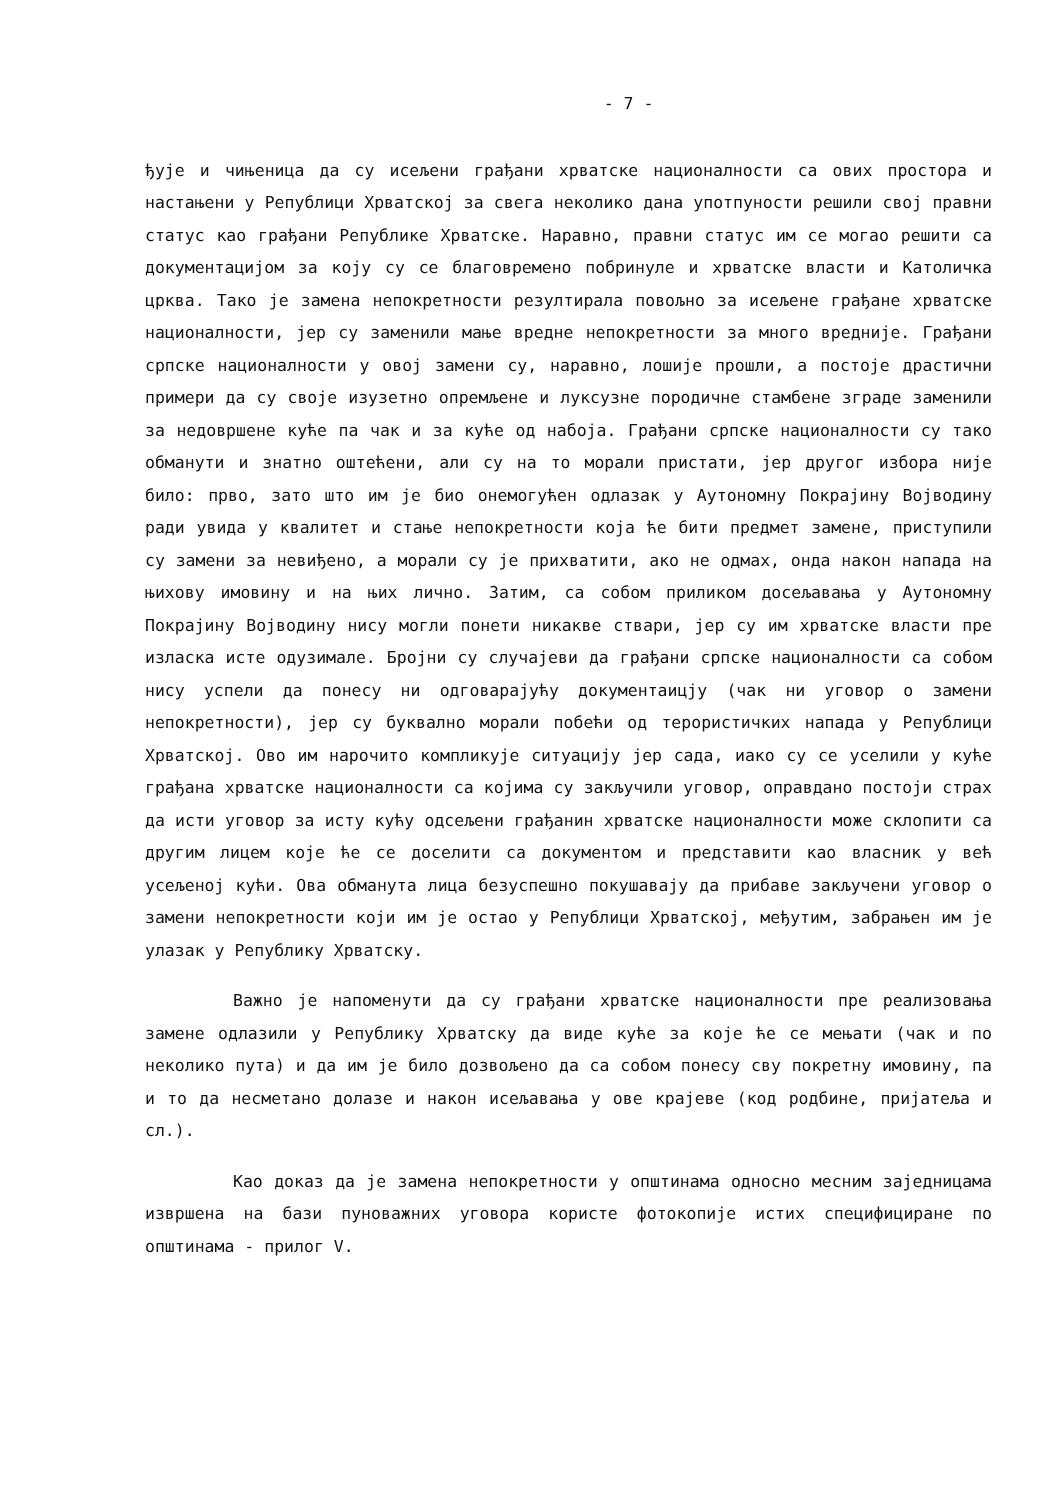- 7 -
ђује и чињеница да су исељени грађани хрватске националности са ових простора и настањени у Републици Хрватској за свега неколико дана употпуности решили свој правни статус као грађани Републике Хрватске. Наравно, правни статус им се могао решити са документацијом за коју су се благовремено побринуле и хрватске власти и Католичка црква. Тако је замена непокретности резултирала повољно за исељене грађане хрватске националности, јер су заменили мање вредне непокретности за много вредније. Грађани српске националности у овој замени су, наравно, лошије прошли, а постоје драстични примери да су своје изузетно опремљене и луксузне породичне стамбене зграде заменили за недовршене куће па чак и за куће од набоја. Грађани српске националности су тако обманути и знатно оштећени, али су на то морали пристати, јер другог избора није било: прво, зато што им је био онемогућен одлазак у Аутономну Покрајину Војводину ради увида у квалитет и стање непокретности која ће бити предмет замене, приступили су замени за невиђено, а морали су је прихватити, ако не одмах, онда након напада на њихову имовину и на њих лично. Затим, са собом приликом досељавања у Аутономну Покрајину Војводину нису могли понети никакве ствари, јер су им хрватске власти пре изласка исте одузимале. Бројни су случајеви да грађани српске националности са собом нису успели да понесу ни одговарајућу документаицју (чак ни уговор о замени непокретности), јер су буквално морали побећи од терористичких напада у Републици Хрватској. Ово им нарочито компликује ситуацију јер сада, иако су се уселили у куће грађана хрватске националности са којима су закључили уговор, оправдано постоји страх да исти уговор за исту кућу одсељени грађанин хрватске националности може склопити са другим лицем које ће се доселити са документом и представити као власник у већ усељеној кући. Ова обманута лица безуспешно покушавају да прибаве закључени уговор о замени непокретности који им је остао у Републици Хрватској, међутим, забрањен им је улазак у Републику Хрватску.
Важно је напоменути да су грађани хрватске националности пре реализовања замене одлазили у Републику Хрватску да виде куће за које ће се мењати (чак и по неколико пута) и да им је било дозвољено да са собом понесу сву покретну имовину, па и то да несметано долазе и након исељавања у ове крајеве (код родбине, пријатеља и сл.).
Као доказ да је замена непокретности у општинама односно месним заједницама извршена на бази пуноважних уговора користе фотокопије истих специфициране по општинама - прилог V.